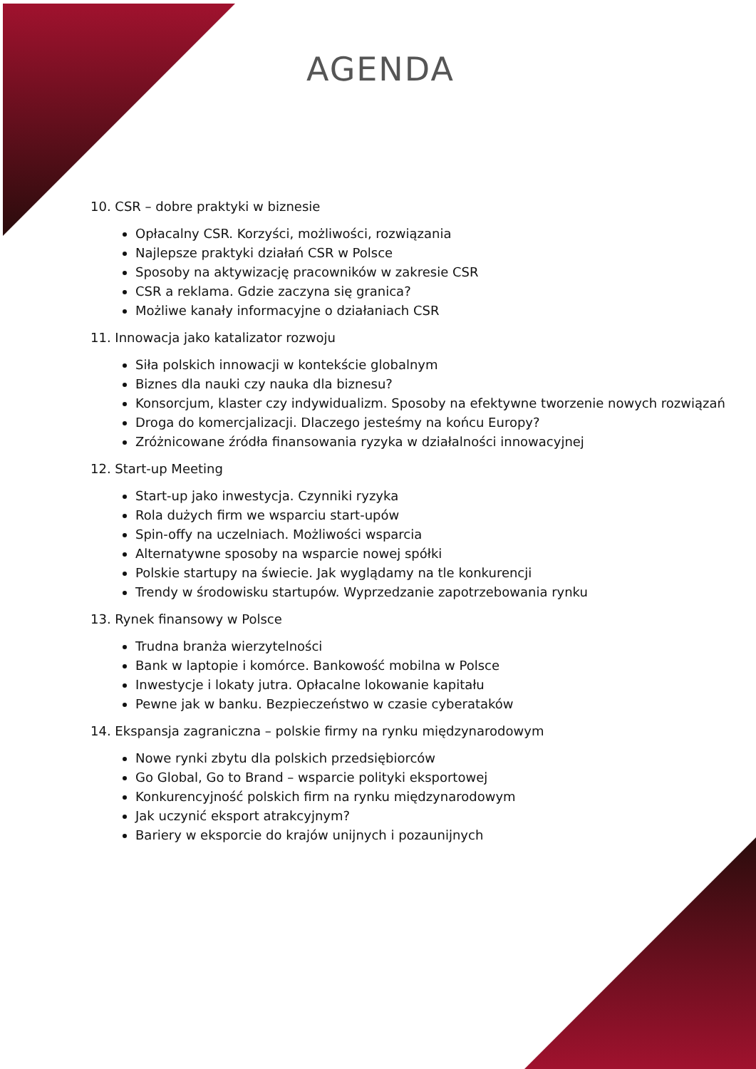AGENDA
10. CSR – dobre praktyki w biznesie
Opłacalny CSR. Korzyści, możliwości, rozwiązania
Najlepsze praktyki działań CSR w Polsce
Sposoby na aktywizację pracowników w zakresie CSR
CSR a reklama. Gdzie zaczyna się granica?
Możliwe kanały informacyjne o działaniach CSR
11. Innowacja jako katalizator rozwoju
Siła polskich innowacji w kontekście globalnym
Biznes dla nauki czy nauka dla biznesu?
Konsorcjum, klaster czy indywidualizm. Sposoby na efektywne tworzenie nowych rozwiązań
Droga do komercjalizacji. Dlaczego jesteśmy na końcu Europy?
Zróżnicowane źródła finansowania ryzyka w działalności innowacyjnej
12. Start-up Meeting
Start-up jako inwestycja. Czynniki ryzyka
Rola dużych firm we wsparciu start-upów
Spin-offy na uczelniach. Możliwości wsparcia
Alternatywne sposoby na wsparcie nowej spółki
Polskie startupy na świecie. Jak wyglądamy na tle konkurencji
Trendy w środowisku startupów. Wyprzedzanie zapotrzebowania rynku
13. Rynek finansowy w Polsce
Trudna branża wierzytelności
Bank w laptopie i komórce. Bankowość mobilna w Polsce
Inwestycje i lokaty jutra. Opłacalne lokowanie kapitału
Pewne jak w banku. Bezpieczeństwo w czasie cyberataków
14. Ekspansja zagraniczna – polskie firmy na rynku międzynarodowym
Nowe rynki zbytu dla polskich przedsiębiorców
Go Global, Go to Brand – wsparcie polityki eksportowej
Konkurencyjność polskich firm na rynku międzynarodowym
Jak uczynić eksport atrakcyjnym?
Bariery w eksporcie do krajów unijnych i pozaunijnych